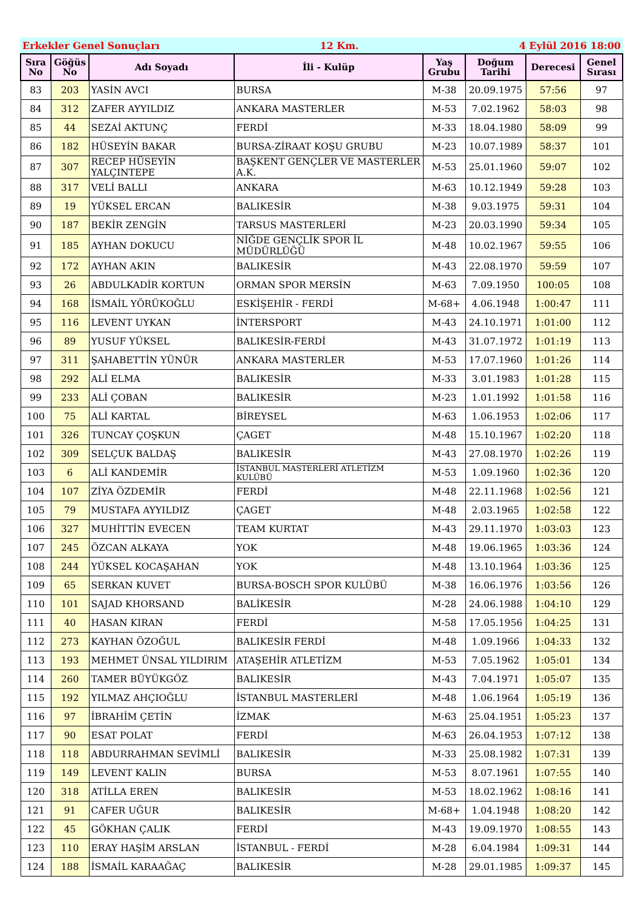Erkekler Genel Sonuçları 12 Km. 4 Eylül 2016 18:00
| Sıra No | Göğüs No | Adı Soyadı | İli - Kulüp | Yaş Grubu | Doğum Tarihi | Derecesi | Genel Sırası |
| --- | --- | --- | --- | --- | --- | --- | --- |
| 83 | 203 | YASİN AVCI | BURSA | M-38 | 20.09.1975 | 57:56 | 97 |
| 84 | 312 | ZAFER AYYILDIZ | ANKARA MASTERLER | M-53 | 7.02.1962 | 58:03 | 98 |
| 85 | 44 | SEZAİ AKTUNÇ | FERDİ | M-33 | 18.04.1980 | 58:09 | 99 |
| 86 | 182 | HÜSEYİN BAKAR | BURSA-ZİRAAT KOŞU GRUBU | M-23 | 10.07.1989 | 58:37 | 101 |
| 87 | 307 | RECEP HÜSEYİN YALÇINTEPE | BAŞKENT GENÇLER VE MASTERLER A.K. | M-53 | 25.01.1960 | 59:07 | 102 |
| 88 | 317 | VELİ BALLI | ANKARA | M-63 | 10.12.1949 | 59:28 | 103 |
| 89 | 19 | YÜKSEL ERCAN | BALIKESİR | M-38 | 9.03.1975 | 59:31 | 104 |
| 90 | 187 | BEKİR ZENGİN | TARSUS MASTERLERİ | M-23 | 20.03.1990 | 59:34 | 105 |
| 91 | 185 | AYHAN DOKUCU | NİĞDE GENÇLİK SPOR İL MÜDÜRLÜĞÜ | M-48 | 10.02.1967 | 59:55 | 106 |
| 92 | 172 | AYHAN AKIN | BALIKESİR | M-43 | 22.08.1970 | 59:59 | 107 |
| 93 | 26 | ABDULKADİR KORTUN | ORMAN SPOR MERSİN | M-63 | 7.09.1950 | 100:05 | 108 |
| 94 | 168 | İSMAİL YÖRÜKOĞLU | ESKİŞEHİR - FERDİ | M-68+ | 4.06.1948 | 1:00:47 | 111 |
| 95 | 116 | LEVENT UYKAN | İNTERSPORT | M-43 | 24.10.1971 | 1:01:00 | 112 |
| 96 | 89 | YUSUF YÜKSEL | BALIKESİR-FERDİ | M-43 | 31.07.1972 | 1:01:19 | 113 |
| 97 | 311 | ŞAHABETTİN YÜNÜR | ANKARA MASTERLER | M-53 | 17.07.1960 | 1:01:26 | 114 |
| 98 | 292 | ALİ ELMA | BALIKESİR | M-33 | 3.01.1983 | 1:01:28 | 115 |
| 99 | 233 | ALİ ÇOBAN | BALIKESİR | M-23 | 1.01.1992 | 1:01:58 | 116 |
| 100 | 75 | ALİ KARTAL | BİREYSEL | M-63 | 1.06.1953 | 1:02:06 | 117 |
| 101 | 326 | TUNCAY ÇOŞKUN | ÇAGET | M-48 | 15.10.1967 | 1:02:20 | 118 |
| 102 | 309 | SELÇUK BALDAŞ | BALIKESİR | M-43 | 27.08.1970 | 1:02:26 | 119 |
| 103 | 6 | ALİ KANDEMİR | İSTANBUL MASTERLERİ ATLETİZM KULÜBÜ | M-53 | 1.09.1960 | 1:02:36 | 120 |
| 104 | 107 | ZİYA ÖZDEMİR | FERDİ | M-48 | 22.11.1968 | 1:02:56 | 121 |
| 105 | 79 | MUSTAFA AYYILDIZ | ÇAGET | M-48 | 2.03.1965 | 1:02:58 | 122 |
| 106 | 327 | MUHİTTİN EVECEN | TEAM KURTAT | M-43 | 29.11.1970 | 1:03:03 | 123 |
| 107 | 245 | ÖZCAN ALKAYA | YOK | M-48 | 19.06.1965 | 1:03:36 | 124 |
| 108 | 244 | YÜKSEL KOCAŞAHAN | YOK | M-48 | 13.10.1964 | 1:03:36 | 125 |
| 109 | 65 | SERKAN KUVET | BURSA-BOSCH SPOR KULÜBÜ | M-38 | 16.06.1976 | 1:03:56 | 126 |
| 110 | 101 | SAJAD KHORSAND | BALİKESİR | M-28 | 24.06.1988 | 1:04:10 | 129 |
| 111 | 40 | HASAN KIRAN | FERDİ | M-58 | 17.05.1956 | 1:04:25 | 131 |
| 112 | 273 | KAYHAN ÖZOĞUL | BALIKESİR FERDİ | M-48 | 1.09.1966 | 1:04:33 | 132 |
| 113 | 193 | MEHMET ÜNSAL YILDIRIM | ATAŞEHİR ATLETİZM | M-53 | 7.05.1962 | 1:05:01 | 134 |
| 114 | 260 | TAMER BÜYÜKGÖZ | BALIKESİR | M-43 | 7.04.1971 | 1:05:07 | 135 |
| 115 | 192 | YILMAZ AHÇIOĞLU | İSTANBUL MASTERLERİ | M-48 | 1.06.1964 | 1:05:19 | 136 |
| 116 | 97 | İBRAHİM ÇETİN | İZMAK | M-63 | 25.04.1951 | 1:05:23 | 137 |
| 117 | 90 | ESAT POLAT | FERDİ | M-63 | 26.04.1953 | 1:07:12 | 138 |
| 118 | 118 | ABDURRAHMAN SEVİMLİ | BALIKESİR | M-33 | 25.08.1982 | 1:07:31 | 139 |
| 119 | 149 | LEVENT KALIN | BURSA | M-53 | 8.07.1961 | 1:07:55 | 140 |
| 120 | 318 | ATİLLA EREN | BALIKESİR | M-53 | 18.02.1962 | 1:08:16 | 141 |
| 121 | 91 | CAFER UĞUR | BALIKESİR | M-68+ | 1.04.1948 | 1:08:20 | 142 |
| 122 | 45 | GÖKHAN ÇALIK | FERDİ | M-43 | 19.09.1970 | 1:08:55 | 143 |
| 123 | 110 | ERAY HAŞİM ARSLAN | İSTANBUL - FERDİ | M-28 | 6.04.1984 | 1:09:31 | 144 |
| 124 | 188 | İSMAİL KARAAĞAÇ | BALIKESİR | M-28 | 29.01.1985 | 1:09:37 | 145 |